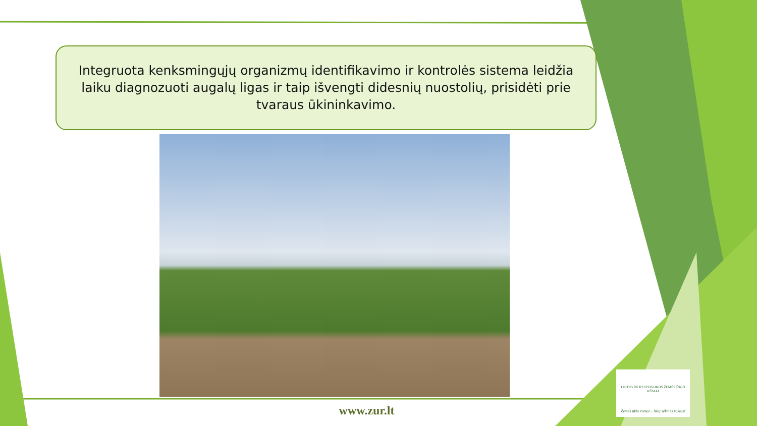Integruota kenksmingųjų organizmų identifikavimo ir kontrolės sistema leidžia
laiku diagnozuoti augalų ligas ir taip išvengti didesnių nuostolių, prisidėti prie
tvaraus ūkininkavimo.
www.zur.lt
LIETUVOS RESPUBLIKOS ŽEMĖS ŪKIO RŪMAI
Žemės ūkio rūmai - Jūsų sėkmės raktas!